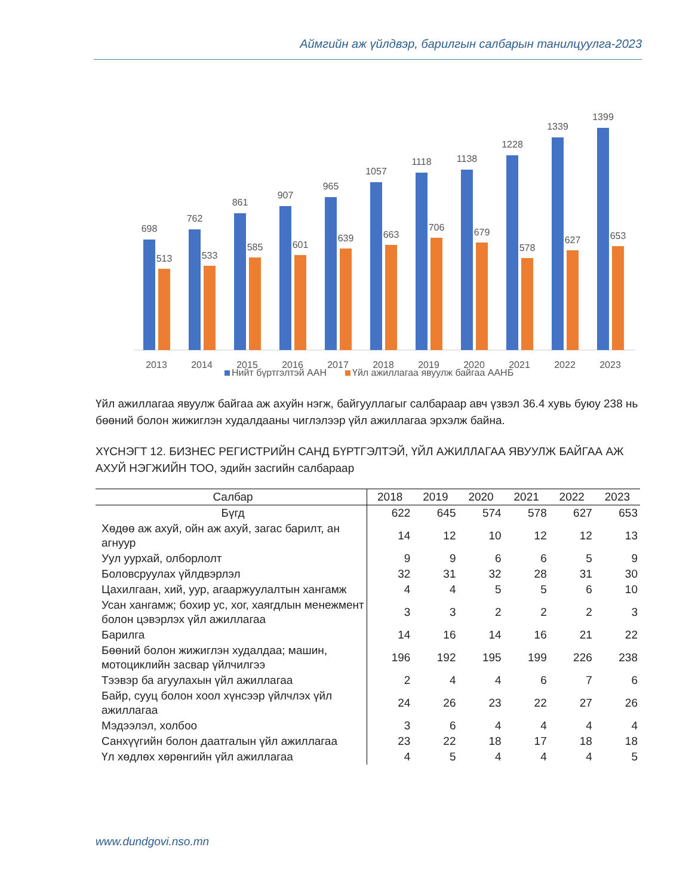Аймгийн аж үйлдвэр, барилгын салбарын танилцуулга-2023
698
513
2013
762
533
2014
861
585
2015
907
601
2016
965
639
2017
1057
663
2018
1118
706
2019
1138
679
2020
1228
578
2021
1339
627
2022
1399
653
2023
Нийт бүртгэлтэй ААН
Үйл ажиллагаа явуулж байгаа ААНБ
Үйл ажиллагаа явуулж байгаа аж ахуйн нэгж, байгууллагыг салбараар авч үзвэл 36.4 хувь буюу 238 нь бөөний болон жижиглэн худалдааны чиглэлээр үйл ажиллагаа эрхэлж байна.
ХҮСНЭГТ 12. БИЗНЕС РЕГИСТРИЙН САНД БҮРТГЭЛТЭЙ, ҮЙЛ АЖИЛЛАГАА ЯВУУЛЖ БАЙГАА АЖ АХУЙ НЭГЖИЙН ТОО, эдийн засгийн салбараар
| Салбар | 2018 | 2019 | 2020 | 2021 | 2022 | 2023 |
| --- | --- | --- | --- | --- | --- | --- |
| Бүгд | 622 | 645 | 574 | 578 | 627 | 653 |
| Хөдөө аж ахуй, ойн аж ахуй, загас барилт, ан агнуур | 14 | 12 | 10 | 12 | 12 | 13 |
| Уул уурхай, олборлолт | 9 | 9 | 6 | 6 | 5 | 9 |
| Боловсруулах үйлдвэрлэл | 32 | 31 | 32 | 28 | 31 | 30 |
| Цахилгаан, хий, уур, агааржуулалтын хангамж | 4 | 4 | 5 | 5 | 6 | 10 |
| Усан хангамж; бохир ус, хог, хаягдлын менежмент болон цэвэрлэх үйл ажиллагаа | 3 | 3 | 2 | 2 | 2 | 3 |
| Барилга | 14 | 16 | 14 | 16 | 21 | 22 |
| Бөөний болон жижиглэн худалдаа; машин, мотоциклийн засвар үйлчилгээ | 196 | 192 | 195 | 199 | 226 | 238 |
| Тээвэр ба агуулахын үйл ажиллагаа | 2 | 4 | 4 | 6 | 7 | 6 |
| Байр, сууц болон хоол хүнсээр үйлчлэх үйл ажиллагаа | 24 | 26 | 23 | 22 | 27 | 26 |
| Мэдээлэл, холбоо | 3 | 6 | 4 | 4 | 4 | 4 |
| Санхүүгийн болон даатгалын үйл ажиллагаа | 23 | 22 | 18 | 17 | 18 | 18 |
| Үл хөдлөх хөрөнгийн үйл ажиллагаа | 4 | 5 | 4 | 4 | 4 | 5 |
www.dundgovi.nso.mn